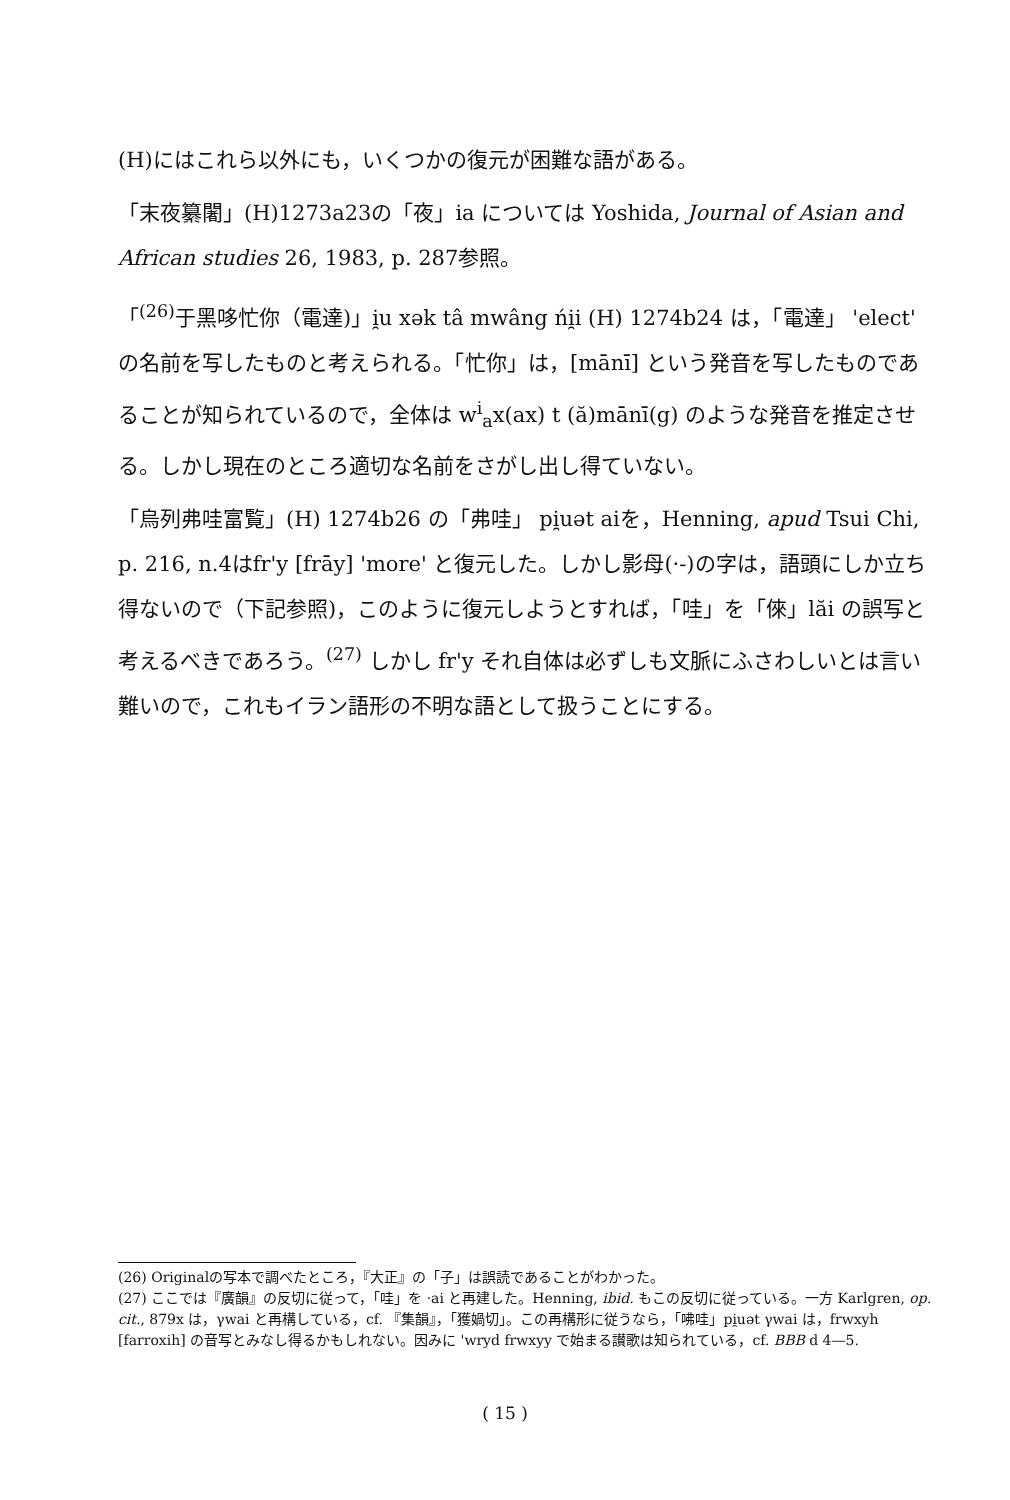(H)にはこれら以外にも，いくつかの復元が困難な語がある。
「末夜纂闍」(H)1273a23の「夜」ia については Yoshida, Journal of Asian and African studies 26, 1983, p. 287参照。
「<sup>(26)</sup>于黑哆忙你（電達)」i̯u xək tâ mwâng ńi̯i (H) 1274b24 は，「電達」 'elect' の名前を写したものと考えられる。「忙你」は，[mānī] という発音を写したものであることが知られているので，全体は w<sup>i</sup><sub>a</sub>x(ax) t (ă)mānī(g) のような発音を推定させる。しかし現在のところ適切な名前をさがし出し得ていない。
「烏列弗哇富覧」(H) 1274b26 の「弗哇」 pi̯uət aiを，Henning, apud Tsui Chi, p. 216, n.4はfr'y [frāy] 'more' と復元した。しかし影母(·-)の字は，語頭にしか立ち得ないので（下記参照)，このように復元しようとすれば，「哇」を「倈」lăi の誤写と考えるべきであろう。<sup>(27)</sup> しかし fr'y それ自体は必ずしも文脈にふさわしいとは言い難いので，これもイラン語形の不明な語として扱うことにする。
(26) Originalの写本で調べたところ，『大正』の「子」は誤読であることがわかった。
(27) ここでは『廣韻』の反切に従って，「哇」を ·ai と再建した。Henning, ibid. もこの反切に従っている。一方 Karlgren, op. cit., 879x は，γwai と再構している，cf. 『集韻』，「獲媧切」。この再構形に従うなら，「咈哇」pi̯uət γwai は，frwxyh [farroxih] の音写とみなし得るかもしれない。因みに 'wryd frwxyy で始まる讃歌は知られている，cf. BBB d 4—5.
( 15 )